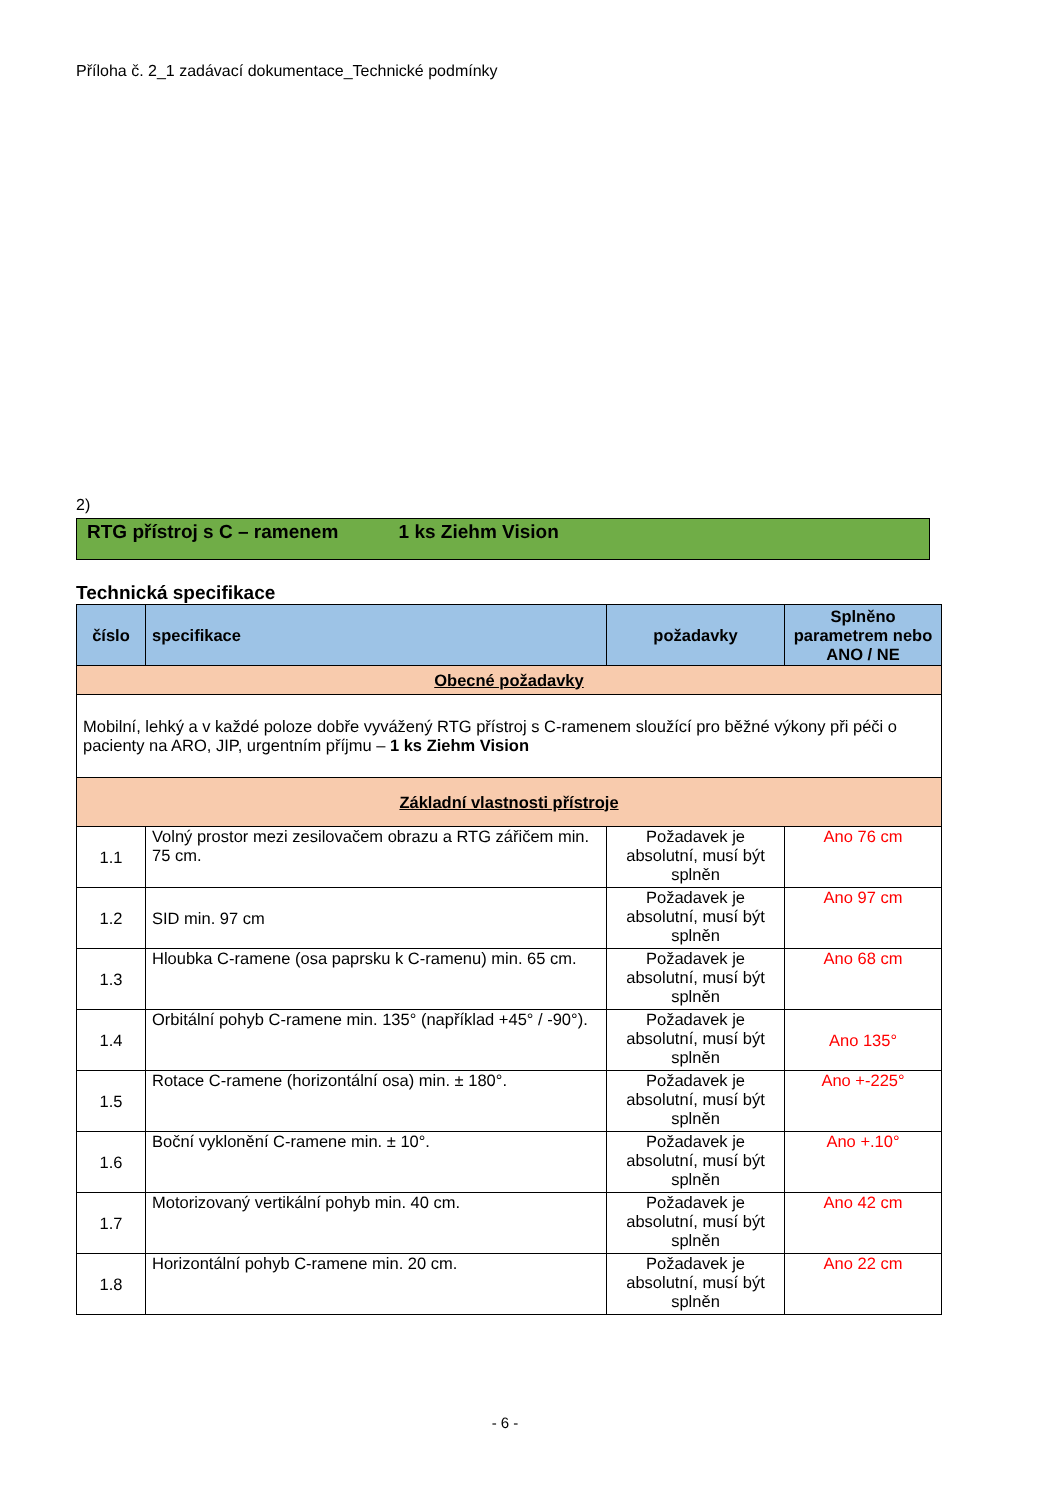Příloha č. 2_1 zadávací dokumentace_Technické podmínky
2)
RTG přístroj s C – ramenem 1 ks Ziehm Vision
Technická specifikace
| číslo | specifikace | požadavky | Splněno parametrem nebo ANO / NE |
| --- | --- | --- | --- |
| Obecné požadavky | | | |
| Mobilní, lehký a v každé poloze dobře vyvážený RTG přístroj s C-ramenem sloužící pro běžné výkony při péči o pacienty na ARO, JIP, urgentním příjmu – 1 ks Ziehm Vision | | | |
| Základní vlastnosti přístroje | | | |
| 1.1 | Volný prostor mezi zesilovačem obrazu a RTG zářičem min. 75 cm. | Požadavek je absolutní, musí být splněn | Ano 76 cm |
| 1.2 | SID min. 97 cm | Požadavek je absolutní, musí být splněn | Ano 97 cm |
| 1.3 | Hloubka C-ramene (osa paprsku k C-ramenu) min. 65 cm. | Požadavek je absolutní, musí být splněn | Ano 68 cm |
| 1.4 | Orbitální pohyb C-ramene min. 135° (například +45° / -90°). | Požadavek je absolutní, musí být splněn | Ano 135° |
| 1.5 | Rotace C-ramene (horizontální osa) min. ± 180°. | Požadavek je absolutní, musí být splněn | Ano +-225° |
| 1.6 | Boční vyklonění C-ramene min. ± 10°. | Požadavek je absolutní, musí být splněn | Ano +.10° |
| 1.7 | Motorizovaný vertikální pohyb min. 40 cm. | Požadavek je absolutní, musí být splněn | Ano 42 cm |
| 1.8 | Horizontální pohyb C-ramene min. 20 cm. | Požadavek je absolutní, musí být splněn | Ano 22 cm |
- 6 -